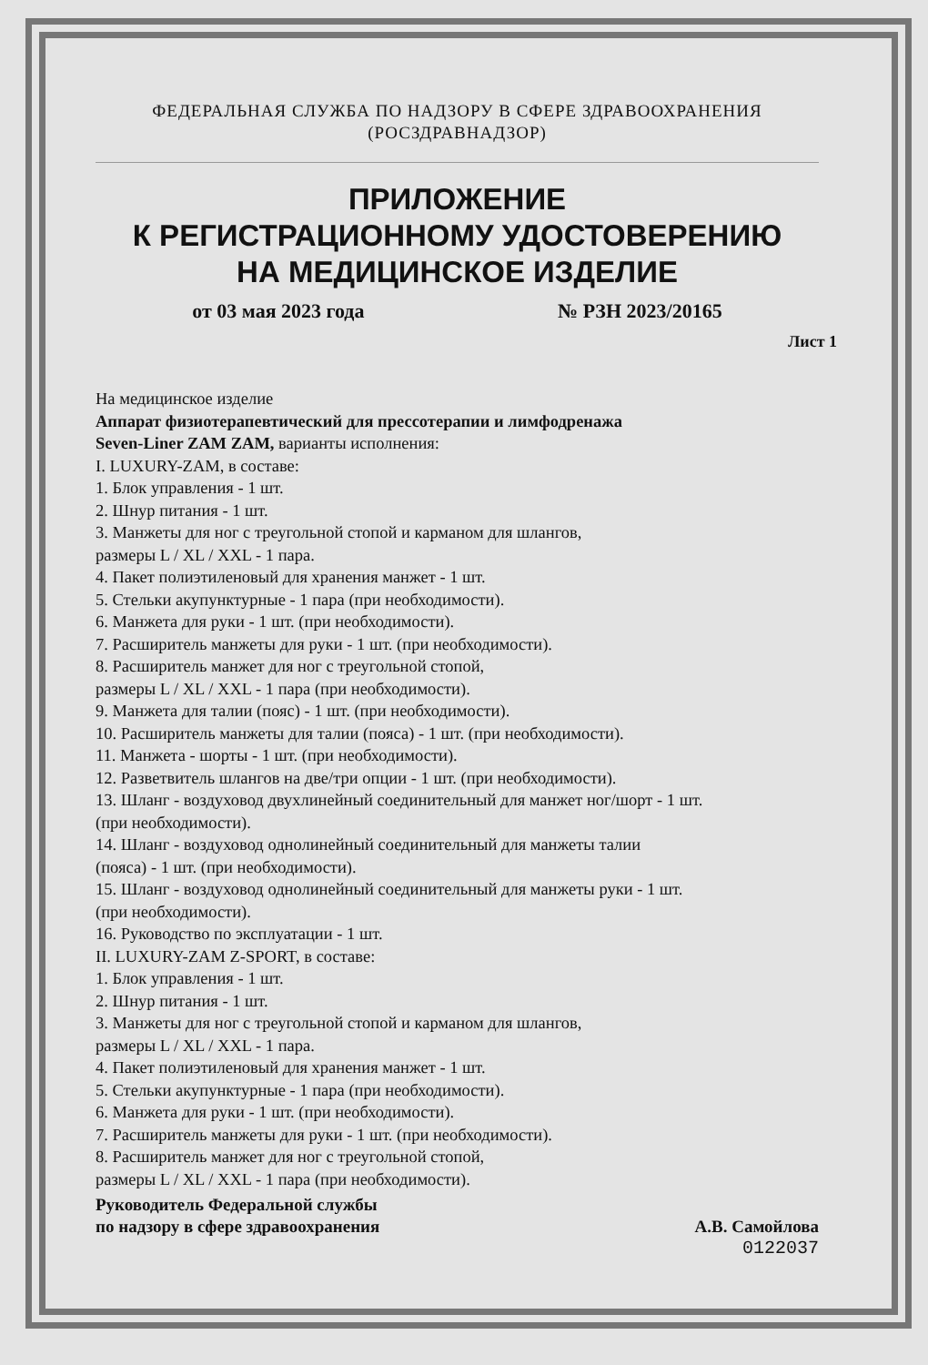ФЕДЕРАЛЬНАЯ СЛУЖБА ПО НАДЗОРУ В СФЕРЕ ЗДРАВООХРАНЕНИЯ
(РОСЗДРАВНАДЗОР)
ПРИЛОЖЕНИЕ
К РЕГИСТРАЦИОННОМУ УДОСТОВЕРЕНИЮ
НА МЕДИЦИНСКОЕ ИЗДЕЛИЕ
от 03 мая 2023 года № РЗН 2023/20165
Лист 1
На медицинское изделие
Аппарат физиотерапевтический для прессотерапии и лимфодренажа
Seven-Liner ZAM ZAM, варианты исполнения:
I. LUXURY-ZAM, в составе:
1. Блок управления - 1 шт.
2. Шнур питания - 1 шт.
3. Манжеты для ног с треугольной стопой и карманом для шлангов,
размеры L / XL / XXL - 1 пара.
4. Пакет полиэтиленовый для хранения манжет - 1 шт.
5. Стельки акупунктурные - 1 пара (при необходимости).
6. Манжета для руки - 1 шт. (при необходимости).
7. Расширитель манжеты для руки - 1 шт. (при необходимости).
8. Расширитель манжет для ног с треугольной стопой,
размеры L / XL / XXL - 1 пара (при необходимости).
9. Манжета для талии (пояс) - 1 шт. (при необходимости).
10. Расширитель манжеты для талии (пояса) - 1 шт. (при необходимости).
11. Манжета - шорты - 1 шт. (при необходимости).
12. Разветвитель шлангов на две/три опции - 1 шт. (при необходимости).
13. Шланг - воздуховод двухлинейный соединительный для манжет ног/шорт - 1 шт.
(при необходимости).
14. Шланг - воздуховод однолинейный соединительный для манжеты талии
(пояса) - 1 шт. (при необходимости).
15. Шланг - воздуховод однолинейный соединительный для манжеты руки - 1 шт.
(при необходимости).
16. Руководство по эксплуатации - 1 шт.
II. LUXURY-ZAM Z-SPORT, в составе:
1. Блок управления - 1 шт.
2. Шнур питания - 1 шт.
3. Манжеты для ног с треугольной стопой и карманом для шлангов,
размеры L / XL / XXL - 1 пара.
4. Пакет полиэтиленовый для хранения манжет - 1 шт.
5. Стельки акупунктурные - 1 пара (при необходимости).
6. Манжета для руки - 1 шт. (при необходимости).
7. Расширитель манжеты для руки - 1 шт. (при необходимости).
8. Расширитель манжет для ног с треугольной стопой,
размеры L / XL / XXL - 1 пара (при необходимости).
Руководитель Федеральной службы
по надзору в сфере здравоохранения А.В. Самойлова
0122037